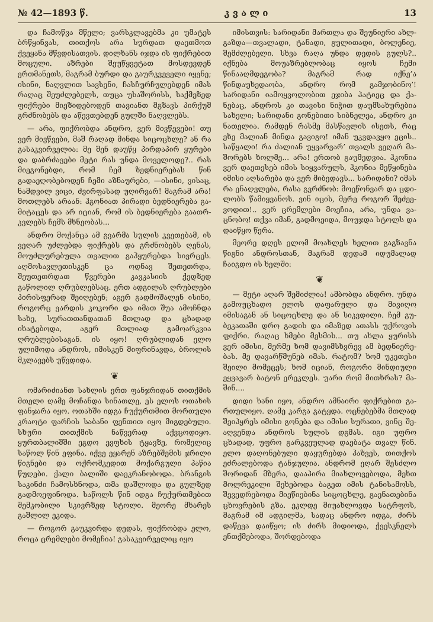№ 42—1893 წ. კ ვ ა ლ ი 13
და ჩამოწვა მწელი; ვარსკლავებმა კი უმატეს ბრწყინ­ვას, თითქოს არა სურდათ დაეთმოთ ქვეყანა მწვდი­სათვის. დილხანს იჯდა ის ფიქრებით მოცული. აზრე­ბი შეუწყვეტათ მოსდევდენ ერთმანეთს, მაგრამ ბურ­დი და გაურკვეველი იყვნე; ისინი, ნაღვლით სავსე­ნი, ჩასჩურჩულებდენ იმას რაღაც შეუძლებელს, თუ­ცა უსაშორისს, საქმეზედ ფიქრები მიეზიდებოდენ თა­ვიანთ მგზავს პირქუშ გრძნობებს და აწევთებდენ გულში ნაღვლებს.
— არა, ფიქრობდა ანდრო, ვერ მივწევები! თუ ვერ მივწვები, მაშ რაღად მინდა სიცოცხლე? ან რა გასაკვირველია: მე შენ დაუწყ პირდაპირ ყურები და დაბრძავები მეტი რას უნდა მოველო­დე?.. რას მიეგონებდი, რომ ჩემ ზედნიერებას წინ გადაეღობებოდენ ჩემი აზნაურები, —ისინი, ვისაც, ნამდვილ ვიცი, ძვირფასად უღირვარ! მაგრამ არა! მოთლებს არაან: ჰგონიათ პირადი ბედნიერება გა­მიტაცეს და არ იციან, რომ ის ბედნიერება გაათრ­კვლებს ჩემს მხნეობას...
ანდრო მოქანცა ამ გვარმა სულის კვეთებამ, ის ვეღარ უძლებდა ფიქრებს და გრძნობებს ღე­ნას, მოუძლურებულა თვალით გაჰყურებდა სივრცეს. აღმოსავლეთისკენ ცა ოდნავ შეთეთრდა, შეუთეთრ­დათ წვერები კავკასიის ქედზედ გაწოლილ ღრუბ­ლებსაც. ერთ ადგილას ღრუბლები პირისფერად შეიღებენ; აგერ გადმოშალენ ისინი, როგორც ვარ­დის კოკორი და იმათ შუა ამოჩნდა სახე, სურათ­თანდათან მთლად და ცხადად იხატებოდა, აგერ მთლიად გამოარკვია ღრუბლებისაგან. ის იყო! ღრუბ­ლიდან ელო ულიმოდა ანდროს, იმისკენ მიფრინავდა, ბროლის მკლავებს უწვდიდა.
❦
ომარიძიანთ სახლის ერთ ფანჯრიდან თითქმის მთელი ღამე მოჩანდა სინათლე, ეს ელოს ოთახის ფანჯარა იყო. ოთახში იდგა ჩუქურთმით მორთული კრაოტი ფარჩის საბანი ფენთით იყო მიგდებული. სხური თითქმის ნაწვერად აქვცოდიყო. ყურთბალიშ­ში ეგდო ევფხის ტყავზე, რომელიც საწოლ წინ ეფინა. იქვე ეყარენ აზრებშემის ჯრილი წიგნები და ოქრომკედით მოქარგული პაწია წუღები. ქალი ბა­ლიში დაეკრა­ნობოდა. ბრანგის საკინძი ჩამოსხნოდა, თმა დაშლოდა და გულზედ გადმოეფინოდა. საწოლს წინ იდგა ჩუქურთმებით შემკობილი სკივრზედ სტოლი. მეორე მხარეს გაშლილ ეკიდა.
— როგორ გაუკვირდა დედას, ფიქრობდა ელო, როცა ცრემლები მომეჩია! გასაკვირველიც იყო
იმისთვის: სარიდანი მართლა და შეუნიერი ახლ­გაზდა—თვალადი, ტანადი, გულითადი, ბოლენიე, შემძლებელი. სხვა რაღა უნდა დედის გულს?.. იქნება მოუაზრებლობაც იყოს ჩემი წინააღმდეგობა? მაგრამ რად იქნე’ა წინდაუხედაობა, ანდრო რომ გამჯობინო’! სარიდანი იამოყვოლობით ეჯიბა პატიეც და ქა­ნებაც, ანდროს კი თავისი ნიჭით დაუმსახურებია სა­ხელი; სარიდანი გონებითი სიბნელეა, ანდრო კი ნათელია. რამდენ რასმე მასწავლის ისეთს, რაც ეხე მალიან მინდა გავიგო! იმან უკვდავყო ეცის.. სა­წყალი! რა ძალიან უყვარვარ’ თვალს ვეღარ მა­შორებს ხოლმე... არა! ერთობ გაუმედვია. ჰკონია ვერ დაეთესებ იმის სიყვარულს, ჰკონია მეწყინება იმისი აღსარება და ვერ მიბედავს... სარიდანი? იმას რა ენაღვლება, რასა გვრძნობ: მოეწონვარ და ცდი­ლობს წამიყვანოს. ვინ იცის, მერე როგორ შეძეე­ვოდით!.. ვერ ცრემლები მოეჩია, არა, უნდა ვა­ცნობო! თქვა იმან, გადმოეიდა, მოუჯდა სტოლს და დაიწყო წერა.
მეორე დღეს ელომ მოახლეს ხელით გაგზავნა წიგნი ანდროსთან, მაგრამ დედამ იდუმალად ჩაიგდო ის ხელში:
❦
— მეტი აღარ შემიძლია! ამბობდა ანდრო. უნდა გამოუცხადო ელოს დაფარული და მივიღო იმისაგან ან სიცოცხლე და ან სიკვდილი. ჩემ გუ­ბეკათაში დრო გადის და იმაზედ ათასს უქროვის ფიქრი. რაღაც ხმები მესმის... თუ ახლა ყურისს ვერ იმისი, მერმე ხომ დავიმსხვრევ ამ ბედნიერე­ბას. მე დავარწმუნებ იმას. რატომ? ხომ უკეთესი შეილი მომეცეს; ხომ იციან, როგორი მინდიული ეყვავარ ბატონ ერეკლეს. უარი რომ მითხრას? მა­შინ....
დიდი ხანი იყო, ანდრო ამნაირი ფიქრებით გა­რთულიყო. ღამე კარგა გატყდა. ოცნებებმა მთლად შეიპყრეს იმისი გონება და იმისი სურათი, ვინც შე­აღვენდა ანდროს სულის დგმას. იგი უფრო ცხადად, უფრო გარკვეულად დაებატა თვალ წინ. ელო დაღო­ნებული დაყურებდა ჰაზვეს, თითქოს ეძრალებოდა ტანჯულია. ანდრომ ეღარ შესძლო შორიდან მზე­რა, დააპირა მიახლოვებოდა, მეხთ მოლრეკილი შეხებოდა ბაგეთ იმის ტანისამოსს, შევედრებოდა მი­ეწიებინა სიცოცხლე, გაენათებინა ცხოვრების გზა. ეკლდე მიუახლოვდა სატრფოს, მაგრამ იმ ადგილმა, სადაც ანდრო იდგა, ძირს დაწევა დაიწყო; ის ძირს მიდიოდა, ქვესკნელს ენთქმებოდა, შორდებოდა